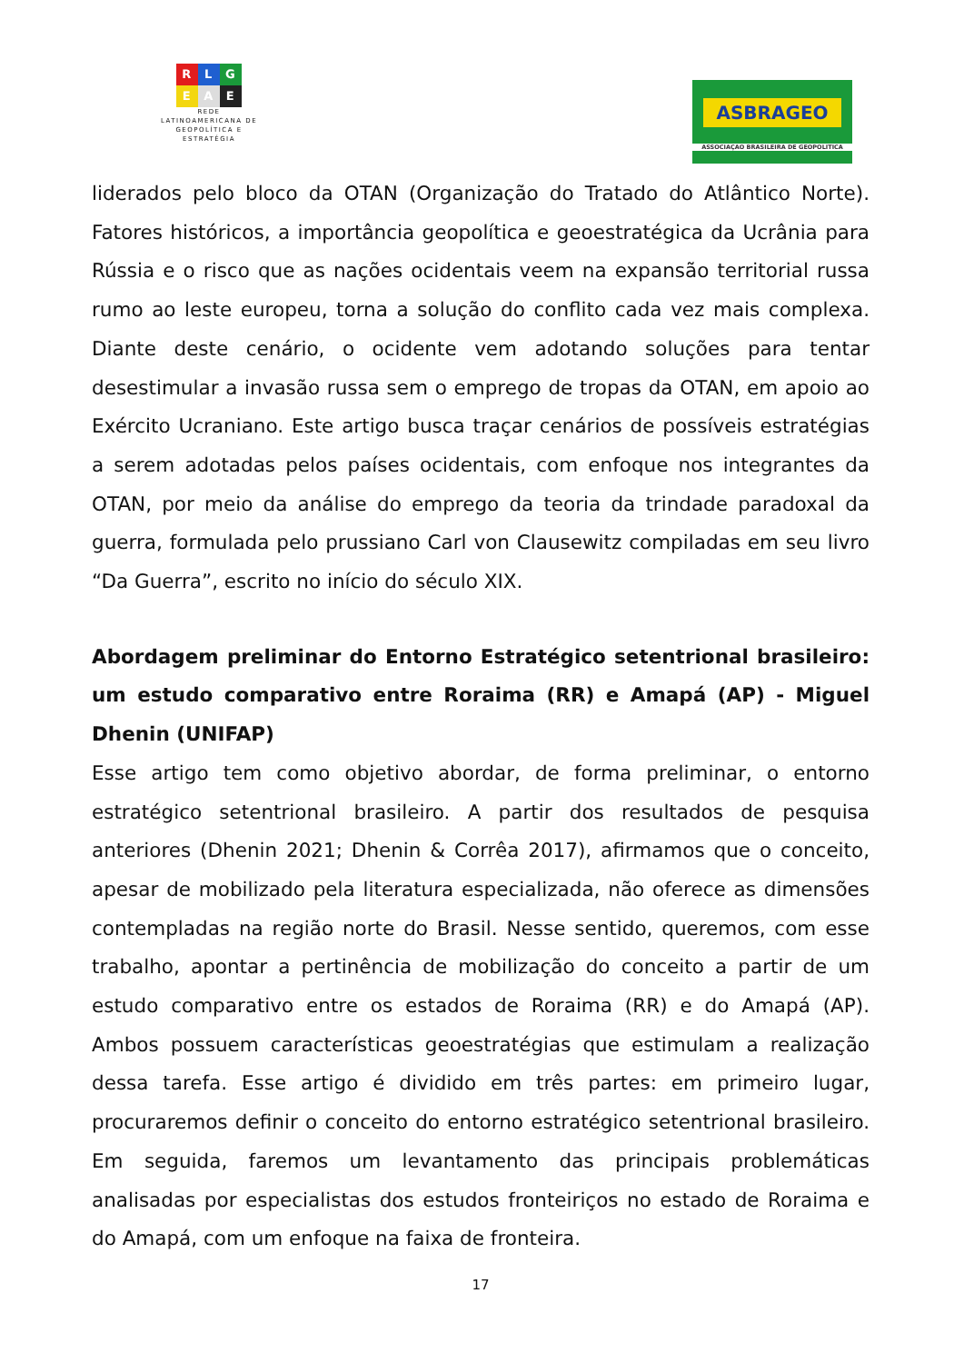R L G
E A E
REDE
LATINOAMERICANA DE
GEOPOLÍTICA E
ESTRATÉGIA
ASBRAGEO
ASSOCIAÇAO BRASILEIRA DE GEOPOLITICA
liderados pelo bloco da OTAN (Organização do Tratado do Atlântico Norte). Fatores históricos, a importância geopolítica e geoestratégica da Ucrânia para Rússia e o risco que as nações ocidentais veem na expansão territorial russa rumo ao leste europeu, torna a solução do conflito cada vez mais complexa. Diante deste cenário, o ocidente vem adotando soluções para tentar desestimular a invasão russa sem o emprego de tropas da OTAN, em apoio ao Exército Ucraniano. Este artigo busca traçar cenários de possíveis estratégias a serem adotadas pelos países ocidentais, com enfoque nos integrantes da OTAN, por meio da análise do emprego da teoria da trindade paradoxal da guerra, formulada pelo prussiano Carl von Clausewitz compiladas em seu livro “Da Guerra”, escrito no início do século XIX.
Abordagem preliminar do Entorno Estratégico setentrional brasileiro: um estudo comparativo entre Roraima (RR) e Amapá (AP) - Miguel Dhenin (UNIFAP)
Esse artigo tem como objetivo abordar, de forma preliminar, o entorno estratégico setentrional brasileiro. A partir dos resultados de pesquisa anteriores (Dhenin 2021; Dhenin & Corrêa 2017), afirmamos que o conceito, apesar de mobilizado pela literatura especializada, não oferece as dimensões contempladas na região norte do Brasil. Nesse sentido, queremos, com esse trabalho, apontar a pertinência de mobilização do conceito a partir de um estudo comparativo entre os estados de Roraima (RR) e do Amapá (AP). Ambos possuem características geoestratégias que estimulam a realização dessa tarefa. Esse artigo é dividido em três partes: em primeiro lugar, procuraremos definir o conceito do entorno estratégico setentrional brasileiro. Em seguida, faremos um levantamento das principais problemáticas analisadas por especialistas dos estudos fronteiriços no estado de Roraima e do Amapá, com um enfoque na faixa de fronteira.
17